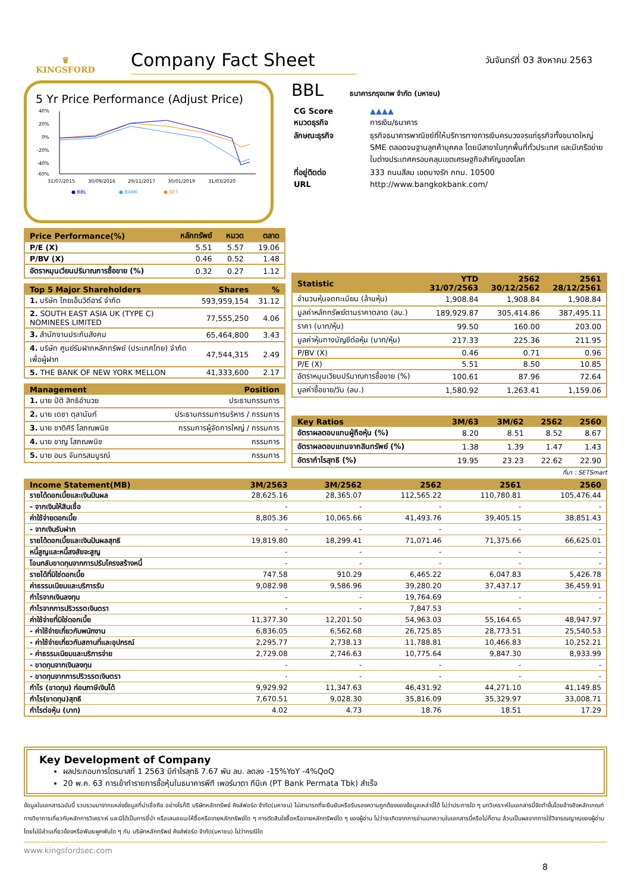♛
KINGSFORD
Company Fact Sheet
วันจันทร์ที่ 03 สิงหาคม 2563
5 Yr Price Performance (Adjust Price)
40%
20%
0%
-20%
-40%
-60%
31/07/2015
30/09/2016
29/11/2017
30/01/2019
31/03/2020
● BBL
● BANK
● SET
| Price Performance(%) | หลักทรัพย์ | หมวด | ตลาด |
| --- | --- | --- | --- |
| P/E (X) | 5.51 | 5.57 | 19.06 |
| P/BV (X) | 0.46 | 0.52 | 1.48 |
| อัตราหมุนเวียนปริมาณการซื้อขาย (%) | 0.32 | 0.27 | 1.12 |
| Top 5 Major Shareholders | Shares | % |
| --- | --- | --- |
| 1. บริษัท ไทยเอ็นวีดีอาร์ จำกัด | 593,959,154 | 31.12 |
| 2. SOUTH EAST ASIA UK (TYPE C) NOMINEES LIMITED | 77,555,250 | 4.06 |
| 3. สำนักงานประกันสังคม | 65,464,800 | 3.43 |
| 4. บริษัท ศูนย์รับฝากหลักทรัพย์ (ประเทศไทย) จำกัด เพื่อผู้ฝาก | 47,544,315 | 2.49 |
| 5. THE BANK OF NEW YORK MELLON | 41,333,600 | 2.17 |
| Management | Position |
| --- | --- |
| 1. นาย ปิติ สิทธิอำนวย | ประธานกรรมการ |
| 2. นาย เดชา ตุลานันท์ | ประธานกรรมการบริหาร / กรรมการ |
| 3. นาย ชาติศิริ โสภณพนิช | กรรมการผู้จัดการใหญ่ / กรรมการ |
| 4. นาย ชาญ โสภณพนิช | กรรมการ |
| 5. นาย อมร จันทรสมบูรณ์ | กรรมการ |
BBL ธนาคารกรุงเทพ จำกัด (มหาชน)
| CG Score | ▲▲▲▲ |
| หมวดธุรกิจ | การเงิน/ธนาคาร |
| ลักษณะธุรกิจ | ธุรกิจธนาคารพาณิชย์ที่ให้บริการทางการเงินครบวงจรแก่ธุรกิจทั้งขนาดใหญ่ SME ตลอดจนฐานลูกค้าบุคคล โดยมีสาขาในทุกพื้นที่ทั่วประเทศ และมีเครือข่ายในต่างประเทศครอบคลุมเขตเศรษฐกิจสำคัญของโลก |
| ที่อยู่ติดต่อ | 333 ถนนสีลม เขตบางรัก กทม. 10500 |
| URL | http://www.bangkokbank.com/ |
| Statistic | YTD 31/07/2563 | 2562 30/12/2562 | 2561 28/12/2561 |
| --- | --- | --- | --- |
| จำนวนหุ้นจดทะเบียน (ล้านหุ้น) | 1,908.84 | 1,908.84 | 1,908.84 |
| มูลค่าหลักทรัพย์ตามราคาตลาด (ลบ.) | 189,929.87 | 305,414.86 | 387,495.11 |
| ราคา (บาท/หุ้น) | 99.50 | 160.00 | 203.00 |
| มูลค่าหุ้นทางบัญชีต่อหุ้น (บาท/หุ้น) | 217.33 | 225.36 | 211.95 |
| P/BV (X) | 0.46 | 0.71 | 0.96 |
| P/E (X) | 5.51 | 8.50 | 10.85 |
| อัตราหมุนเวียนปริมาณการซื้อขาย (%) | 100.61 | 87.96 | 72.64 |
| มูลค่าซื้อขาย/วัน (ลบ.) | 1,580.92 | 1,263.41 | 1,159.06 |
| Key Ratios | 3M/63 | 3M/62 | 2562 | 2560 |
| --- | --- | --- | --- | --- |
| อัตราผลตอบแทนผู้ถือหุ้น (%) | 8.20 | 8.51 | 8.52 | 8.67 |
| อัตราผลตอบแทนจากสินทรัพย์ (%) | 1.38 | 1.39 | 1.47 | 1.43 |
| อัตรากำไรสุทธิ (%) | 19.95 | 23.23 | 22.62 | 22.90 |
ที่มา : SETSmart
| Income Statement(MB) | 3M/2563 | 3M/2562 | 2562 | 2561 | 2560 |
| --- | --- | --- | --- | --- | --- |
| รายได้ดอกเบี้ยและเงินปันผล | 28,625.16 | 28,365.07 | 112,565.22 | 110,780.81 | 105,476.44 |
| - จากเงินให้สินเชื่อ | - | - | - | - | - |
| ค่าใช้จ่ายดอกเบี้ย | 8,805.36 | 10,065.66 | 41,493.76 | 39,405.15 | 38,851.43 |
| - จากเงินรับฝาก | - | - | - | - | - |
| รายได้ดอกเบี้ยและเงินปันผลสุทธิ | 19,819.80 | 18,299.41 | 71,071.46 | 71,375.66 | 66,625.01 |
| หนี้สูญและหนี้สงสัยจะสูญ | - | - | - | - | - |
| โอนกลับขาดทุนจากการปรับโครงสร้างหนี้ | - | - | - | - | - |
| รายได้ที่มิใช่ดอกเบี้ย | 747.58 | 910.29 | 6,465.22 | 6,047.83 | 5,426.78 |
| ค่าธรรมเนียมและบริการรับ | 9,082.98 | 9,586.96 | 39,280.20 | 37,437.17 | 36,459.91 |
| กำไรจากเงินลงทุน | - | - | 19,764.69 | - | - |
| กำไรจากการปริวรรตเงินตรา | - | - | 7,847.53 | - | - |
| ค่าใช้จ่ายที่มิใช่ดอกเบี้ย | 11,377.30 | 12,201.50 | 54,963.03 | 55,164.65 | 48,947.97 |
| - ค่าใช้จ่ายเกี่ยวกับพนักงาน | 6,836.05 | 6,562.68 | 26,725.85 | 28,773.51 | 25,540.53 |
| - ค่าใช้จ่ายเกี่ยวกับสถานที่และอุปกรณ์ | 2,295.77 | 2,738.13 | 11,788.81 | 10,466.83 | 10,252.21 |
| - ค่าธรรมเนียมและบริการจ่าย | 2,729.08 | 2,746.63 | 10,775.64 | 9,847.30 | 8,933.99 |
| - ขาดทุนจากเงินลงทุน | - | - | - | - | - |
| - ขาดทุนจากการปริวรรตเงินตรา | - | - | - | - | - |
| กำไร (ขาดทุน) ก่อนภาษีเงินได้ | 9,929.92 | 11,347.63 | 46,431.92 | 44,271.10 | 41,149.85 |
| กำไร(ขาดทุน)สุทธิ | 7,670.51 | 9,028.30 | 35,816.09 | 35,329.97 | 33,008.71 |
| กำไรต่อหุ้น (บาท) | 4.02 | 4.73 | 18.76 | 18.51 | 17.29 |
Key Development of Company
ผลประกอบการไตรมาสที่ 1 2563 มีกำไรสุทธิ 7.67 พัน ลบ. ลดลง -15%YoY -4%QoQ
20 พ.ค. 63 การเข้าทำรายการซื้อหุ้นในธนาคารพีที เพอร์มาตา ทีบีเค (PT Bank Permata Tbk) สำเร็จ
ข้อมูลในเอกสารฉบับนี้ รวบรวมมาจากแหล่งข้อมูลที่น่าเชื่อถือ อย่างไรก็ดี บริษัทหลักทรัพย์ คิงส์ฟอร์ด จำกัด(มหาชน) ไม่สามารถที่จะยืนยันหรือรับรองความถูกต้องของข้อมูลเหล่านี้ได้ ไม่ว่าประการใด ๆ บทวิเคราะห์ในเอกสารนี้จัดทำขึ้นโดยอ้างอิงหลักเกณฑ์ทางวิชาการเกี่ยวกับหลักการวิเคราะห์ และมิได้เป็นการชี้นำ หรือเสนอแนะให้ซื้อหรือขายหลักทรัพย์ใด ๆ การตัดสินใจซื้อหรือขายหลักทรัพย์ใด ๆ ของผู้อ่าน ไม่ว่าจะเกิดจากการอ่านบทความในเอกสารนี้หรือไม่ก็ตาม ล้วนเป็นผลจากการใช้วิจารณญาณของผู้อ่าน โดยไม่มีส่วนเกี่ยวข้องหรือพันธะผูกพันใด ๆ กับ บริษัทหลักทรัพย์ คิงส์ฟอร์ด จำกัด(มหาชน) ไม่ว่ากรณีใด
www.kingsfordsec.com
8